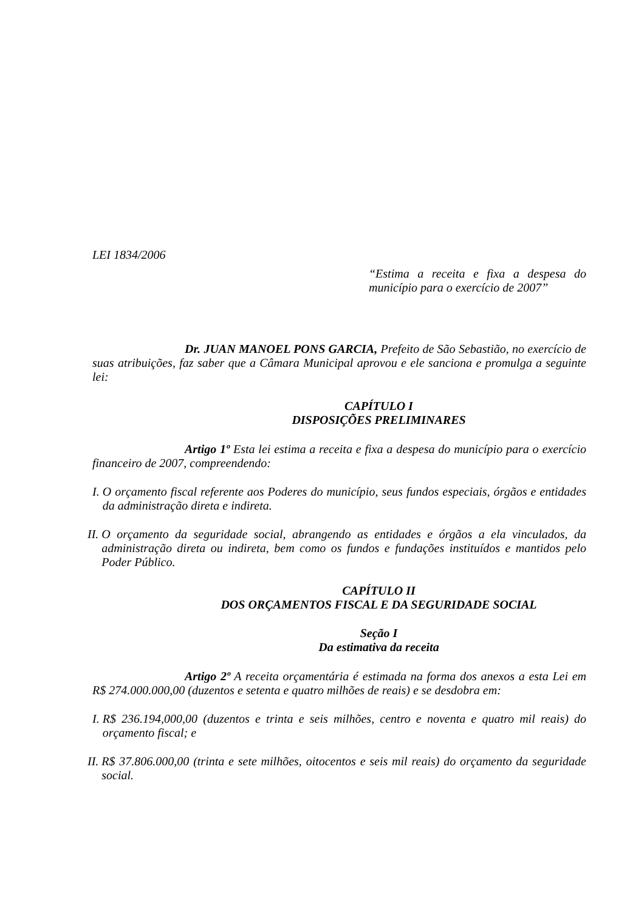LEI 1834/2006
“Estima a receita e fixa a despesa do município para o exercício de 2007”
Dr. JUAN MANOEL PONS GARCIA, Prefeito de São Sebastião, no exercício de suas atribuições, faz saber que a Câmara Municipal aprovou e ele sanciona e promulga a seguinte lei:
CAPÍTULO I
DISPOSIÇÕES PRELIMINARES
Artigo 1º Esta lei estima a receita e fixa a despesa do município para o exercício financeiro de 2007, compreendendo:
I. O orçamento fiscal referente aos Poderes do município, seus fundos especiais, órgãos e entidades da administração direta e indireta.
II. O orçamento da seguridade social, abrangendo as entidades e órgãos a ela vinculados, da administração direta ou indireta, bem como os fundos e fundações instituídos e mantidos pelo Poder Público.
CAPÍTULO II
DOS ORÇAMENTOS FISCAL E DA SEGURIDADE SOCIAL
Seção I
Da estimativa da receita
Artigo 2º A receita orçamentária é estimada na forma dos anexos a esta Lei em R$ 274.000.000,00 (duzentos e setenta e quatro milhões de reais) e se desdobra em:
I. R$ 236.194,000,00 (duzentos e trinta e seis milhões, centro e noventa e quatro mil reais) do orçamento fiscal; e
II. R$ 37.806.000,00 (trinta e sete milhões, oitocentos e seis mil reais) do orçamento da seguridade social.